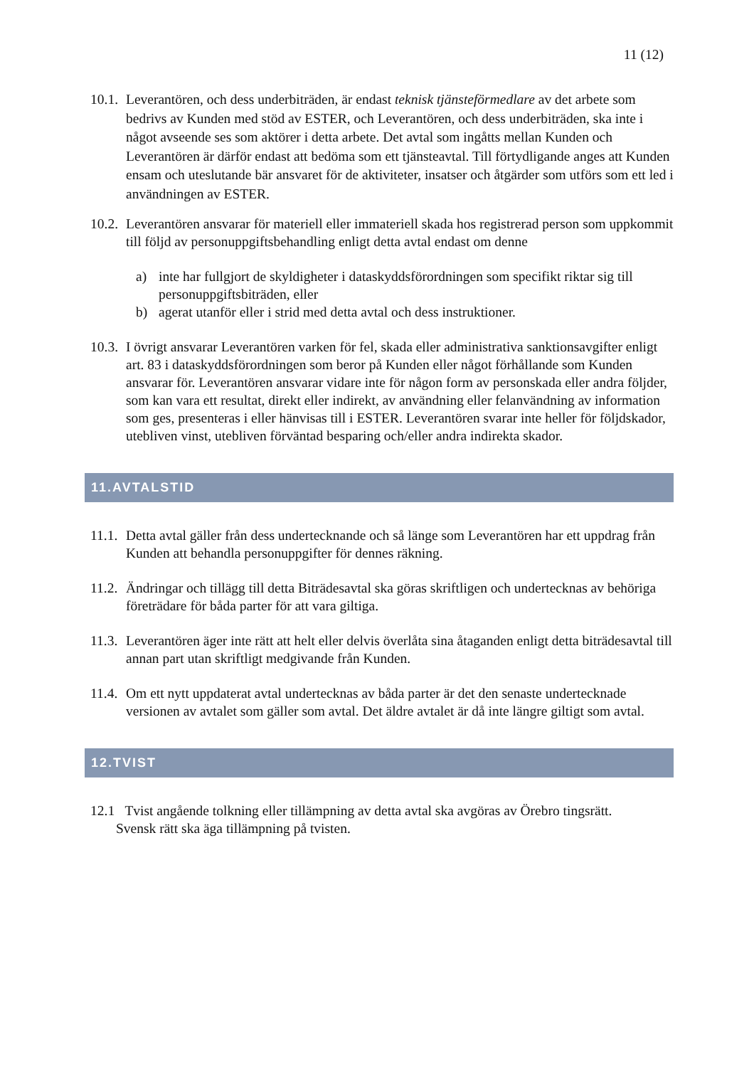11 (12)
10.1.
Leverantören, och dess underbiträden, är endast teknisk tjänsteförmedlare av det arbete som bedrivs av Kunden med stöd av ESTER, och Leverantören, och dess underbiträden, ska inte i något avseende ses som aktörer i detta arbete. Det avtal som ingåtts mellan Kunden och Leverantören är därför endast att bedöma som ett tjänsteavtal. Till förtydligande anges att Kunden ensam och uteslutande bär ansvaret för de aktiviteter, insatser och åtgärder som utförs som ett led i användningen av ESTER.
10.2.
Leverantören ansvarar för materiell eller immateriell skada hos registrerad person som uppkommit till följd av personuppgiftsbehandling enligt detta avtal endast om denne
a) inte har fullgjort de skyldigheter i dataskyddsförordningen som specifikt riktar sig till personuppgiftsbiträden, eller
b) agerat utanför eller i strid med detta avtal och dess instruktioner.
10.3.
I övrigt ansvarar Leverantören varken för fel, skada eller administrativa sanktionsavgifter enligt art. 83 i dataskyddsförordningen som beror på Kunden eller något förhållande som Kunden ansvarar för. Leverantören ansvarar vidare inte för någon form av personskada eller andra följder, som kan vara ett resultat, direkt eller indirekt, av användning eller felanvändning av information som ges, presenteras i eller hänvisas till i ESTER. Leverantören svarar inte heller för följdskador, utebliven vinst, utebliven förväntad besparing och/eller andra indirekta skador.
11.AVTALSTID
11.1.
Detta avtal gäller från dess undertecknande och så länge som Leverantören har ett uppdrag från Kunden att behandla personuppgifter för dennes räkning.
11.2.
Ändringar och tillägg till detta Biträdesavtal ska göras skriftligen och undertecknas av behöriga företrädare för båda parter för att vara giltiga.
11.3.
Leverantören äger inte rätt att helt eller delvis överlåta sina åtaganden enligt detta biträdesavtal till annan part utan skriftligt medgivande från Kunden.
11.4.
Om ett nytt uppdaterat avtal undertecknas av båda parter är det den senaste undertecknade versionen av avtalet som gäller som avtal. Det äldre avtalet är då inte längre giltigt som avtal.
12.TVIST
12.1 Tvist angående tolkning eller tillämpning av detta avtal ska avgöras av Örebro tingsrätt.
Svensk rätt ska äga tillämpning på tvisten.